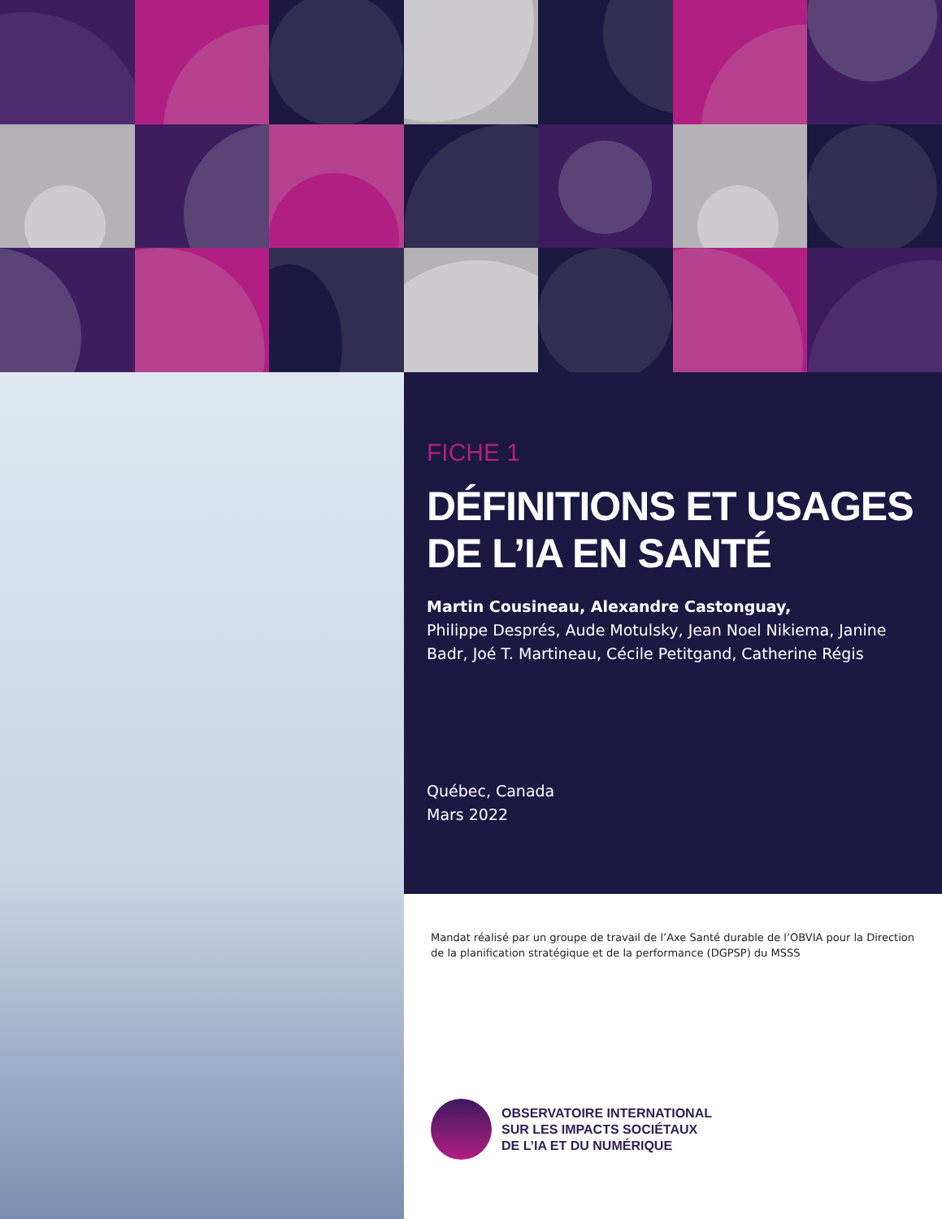FICHE 1
DÉFINITIONS ET USAGES
DE L’IA EN SANTÉ
Martin Cousineau, Alexandre Castonguay,
Philippe Després, Aude Motulsky, Jean Noel Nikiema, Janine Badr, Joé T. Martineau, Cécile Petitgand, Catherine Régis
Québec, Canada
Mars 2022
Mandat réalisé par un groupe de travail de l’Axe Santé durable de l’OBVIA pour la Direction de la planification stratégique et de la performance (DGPSP) du MSSS
OBSERVATOIRE INTERNATIONAL
SUR LES IMPACTS SOCIÉTAUX
DE L’IA ET DU NUMÉRIQUE